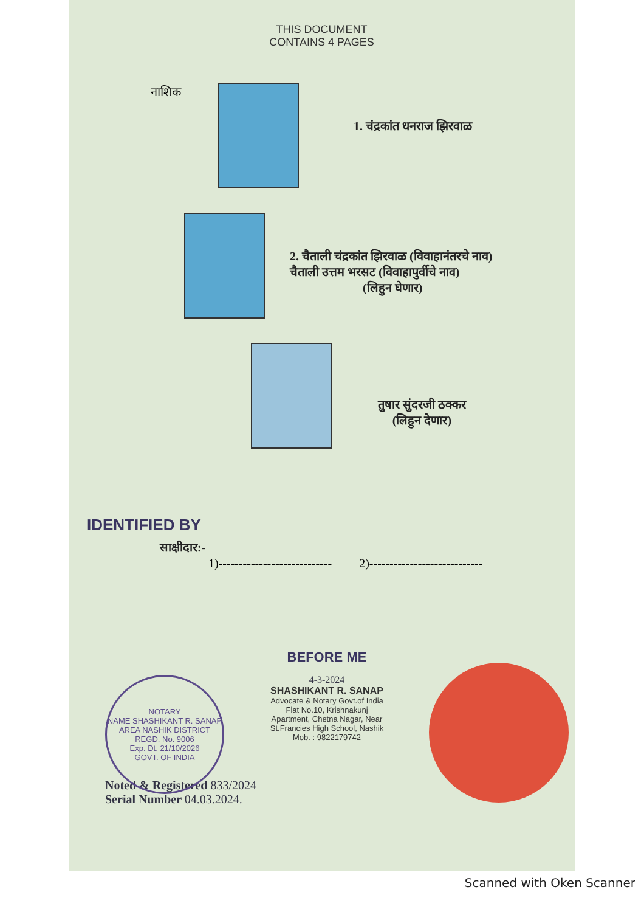THIS DOCUMENT
CONTAINS 4 PAGES
नाशिक
1. चंद्रकांत धनराज झिरवाळ
2. चैताली चंद्रकांत झिरवाळ (विवाहानंतरचे नाव)
चैताली उत्तम भरसट (विवाहापुर्वीचे नाव)
(लिहुन घेणार)
तुषार सुंदरजी ठक्कर
(लिहुन देणार)
IDENTIFIED BY
साक्षीदार:-
1)---------------------------- 2)----------------------------
BEFORE ME
4-3-2024
SHASHIKANT R. SANAP
Advocate & Notary Govt.of India
Flat No.10, Krishnakunj
Apartment, Chetna Nagar, Near
St.Francies High School, Nashik
Mob. : 9822179742
Noted & Registered 833/2024
Serial Number 04.03.2024.
NOTARY
NAME SHASHIKANT R. SANAP
AREA NASHIK DISTRICT
REGD. No. 9006
Exp. Dt. 21/10/2026
GOVT. OF INDIA
Scanned with Oken Scanner